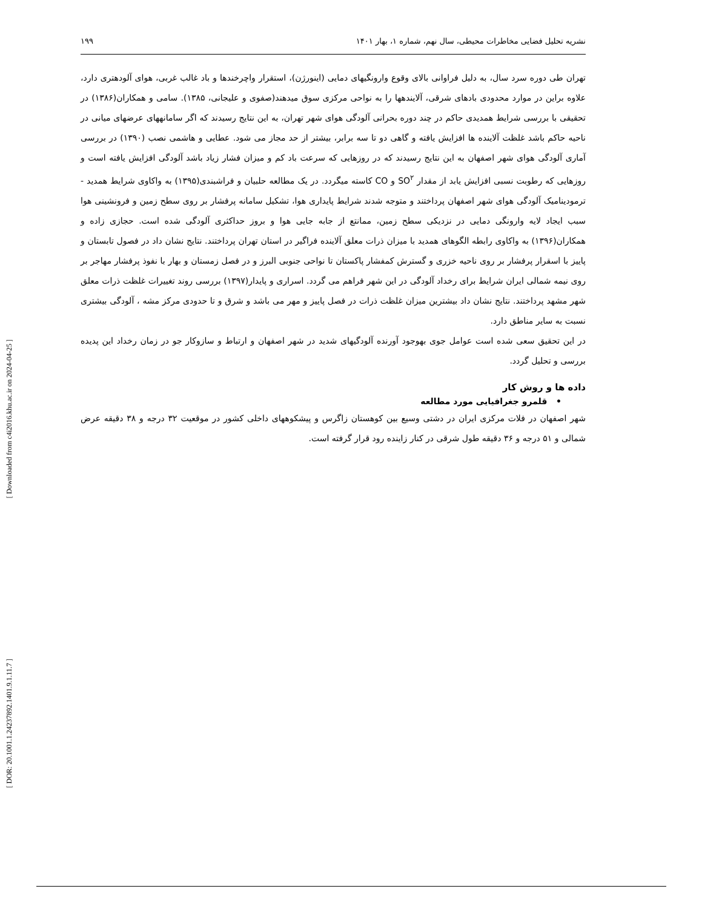[ Downloaded from c4i2016.khu.ac.ir on 2024-04-25 ]
[ DOR: 20.1001.1.24237892.1401.9.1.11.7 ]
نشریه تحلیل فضایی مخاطرات محیطی، سال نهم، شماره ۱، بهار ۱۴۰۱ ۱۹۹
تهران طی دوره سرد سال، به دلیل فراوانی بالای وقوع وارونگیهای دمایی (اینورژن)، استقرار واچرخندها و باد غالب غربی، هوای آلودهتری دارد، علاوه براین در موارد محدودی بادهای شرقی، آلایندهها را به نواحی مرکزی سوق میدهند(صفوی و علیجانی، ۱۳۸۵). سامی و همکاران(۱۳۸۶) در تحقیقی با بررسی شرایط همدیدی حاکم در چند دوره بحرانی آلودگی هوای شهر تهران، به این نتایج رسیدند که اگر سامانههای عرضهای میانی در ناحیه حاکم باشد غلظت آلاینده ها افزایش یافته و گاهی دو تا سه برابر، بیشتر از حد مجاز می شود. عطایی و هاشمی نصب (۱۳۹۰) در بررسی آماری آلودگی هوای شهر اصفهان به این نتایج رسیدند که در روزهایی که سرعت باد کم و میزان فشار زیاد باشد آلودگی افزایش یافته است و روزهایی که رطوبت نسبی افزایش یابد از مقدار SO<sup>۲</sup> و CO کاسته میگردد. در یک مطالعه حلبیان و فراشبندی(۱۳۹۵) به واکاوی شرایط همدید - ترمودینامیک آلودگی هوای شهر اصفهان پرداختند و متوجه شدند شرایط پایداری هوا، تشکیل سامانه پرفشار بر روی سطح زمین و فرونشینی هوا سبب ایجاد لایه وارونگی دمایی در نزدیکی سطح زمین، ممانتع از جابه جایی هوا و بروز حداکثری آلودگی شده است. حجازی زاده و همکاران(۱۳۹۶) به واکاوی رابطه الگوهای همدید با میزان ذرات معلق آلاینده فراگیر در استان تهران پرداختند. نتایج نشان داد در فصول تابستان و پاییز با اسقرار پرفشار بر روی ناحیه خزری و گسترش کمفشار پاکستان تا نواحی جنوبی البرز و در فصل زمستان و بهار با نفوذ پرفشار مهاجر بر روی نیمه شمالی ایران شرایط برای رخداد آلودگی در این شهر فراهم می گردد. اسراری و پایدار(۱۳۹۷) بررسی روند تغییرات غلظت ذرات معلق شهر مشهد پرداختند. نتایج نشان داد بیشترین میزان غلظت ذرات در فصل پاییز و مهر می باشد و شرق و تا حدودی مرکز مشه ، آلودگی بیشتری نسبت به سایر مناطق دارد.
در این تحقیق سعی شده است عوامل جوی بهوجود آورنده آلودگیهای شدید در شهر اصفهان و ارتباط و سازوکار جو در زمان رخداد این پدیده بررسی و تحلیل گردد.
داده ها و روش کار
• قلمرو جغرافیایی مورد مطالعه
شهر اصفهان در فلات مرکزی ایران در دشتی وسیع بین کوهستان زاگرس و پیشکوههای داخلی کشور در موقعیت ۳۲ درجه و ۳۸ دقیقه عرض شمالی و ۵۱ درجه و ۳۶ دقیقه طول شرقی در کنار زاینده رود قرار گرفته است.